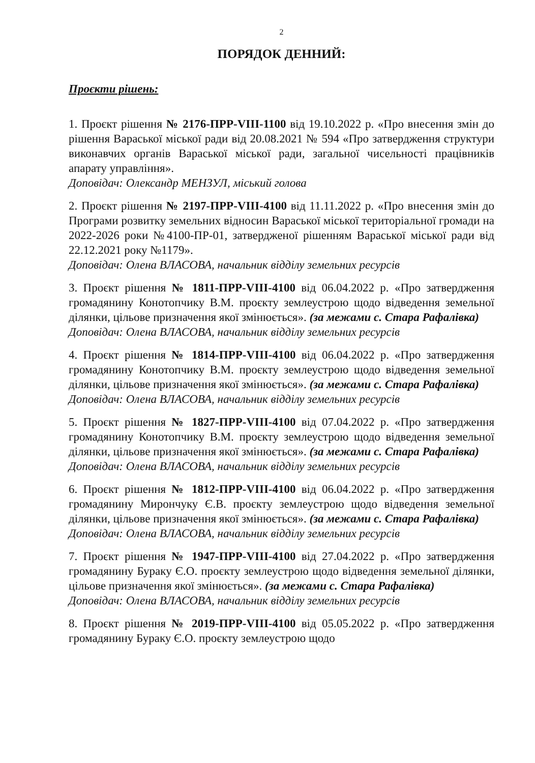2
ПОРЯДОК ДЕННИЙ:
Проєкти рішень:
1. Проєкт рішення № 2176-ПРР-VIII-1100 від 19.10.2022 р. «Про внесення змін до рішення Вараської міської ради від 20.08.2021 № 594 «Про затвердження структури виконавчих органів Вараської міської ради, загальної чисельності працівників апарату управління».
Доповідач: Олександр МЕНЗУЛ, міський голова
2. Проєкт рішення № 2197-ПРР-VIII-4100 від 11.11.2022 р. «Про внесення змін до Програми розвитку земельних відносин Вараської міської територіальної громади на 2022-2026 роки №4100-ПР-01, затвердженої рішенням Вараської міської ради від 22.12.2021 року №1179».
Доповідач: Олена ВЛАСОВА, начальник відділу земельних ресурсів
3. Проєкт рішення № 1811-ПРР-VIII-4100 від 06.04.2022 р. «Про затвердження громадянину Конотопчику В.М. проєкту землеустрою щодо відведення земельної ділянки, цільове призначення якої змінюється». (за межами с. Стара Рафалівка)
Доповідач: Олена ВЛАСОВА, начальник відділу земельних ресурсів
4. Проєкт рішення № 1814-ПРР-VIII-4100 від 06.04.2022 р. «Про затвердження громадянину Конотопчику В.М. проєкту землеустрою щодо відведення земельної ділянки, цільове призначення якої змінюється». (за межами с. Стара Рафалівка)
Доповідач: Олена ВЛАСОВА, начальник відділу земельних ресурсів
5. Проєкт рішення № 1827-ПРР-VIII-4100 від 07.04.2022 р. «Про затвердження громадянину Конотопчику В.М. проєкту землеустрою щодо відведення земельної ділянки, цільове призначення якої змінюється». (за межами с. Стара Рафалівка)
Доповідач: Олена ВЛАСОВА, начальник відділу земельних ресурсів
6. Проєкт рішення № 1812-ПРР-VIII-4100 від 06.04.2022 р. «Про затвердження громадянину Мирончуку Є.В. проєкту землеустрою щодо відведення земельної ділянки, цільове призначення якої змінюється». (за межами с. Стара Рафалівка)
Доповідач: Олена ВЛАСОВА, начальник відділу земельних ресурсів
7. Проєкт рішення № 1947-ПРР-VIII-4100 від 27.04.2022 р. «Про затвердження громадянину Бураку Є.О. проєкту землеустрою щодо відведення земельної ділянки, цільове призначення якої змінюється». (за межами с. Стара Рафалівка)
Доповідач: Олена ВЛАСОВА, начальник відділу земельних ресурсів
8. Проєкт рішення № 2019-ПРР-VIII-4100 від 05.05.2022 р. «Про затвердження громадянину Бураку Є.О. проєкту землеустрою щодо